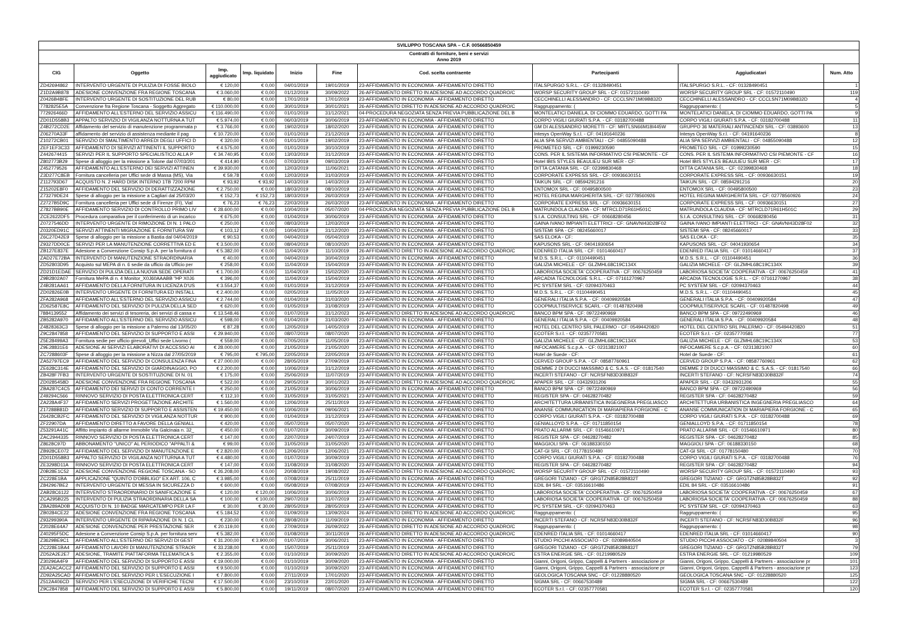| SVILUPPO TOSCANA SPA – C.F. 00566850459 | | | | | | | | | |
| --- | --- | --- | --- | --- | --- | --- | --- | --- | --- |
| Contratti di forniture, beni e servizi Anno 2019 | | | | | | | | | |
| CIG | Oggetto | Imp. aggiudicato | Imp. liquidato | Inizio | Fine | Cod. scelta contraente | Partecipanti | Aggiudicatari | Num. Atto |
| ZD42694862 | INTERVENTO URGENTE DI PULIZIA DI FOSSE BIOLO | € 120,00 | € 0,00 | 04/01/2019 | 19/01/2019 | 23-AFFIDAMENTO IN ECONOMIA - AFFIDAMENTO DIRETTO | ITALSPURGO S.R.L. - CF: 01328490451 | ITALSPURGO S.R.L. - CF: 01328490451 | 1 |
| Z1D2A9B878 | ADESIONE CONVENZIONE FRA REGIONE TOSCANA | € 3.060,00 | € 0,00 | 01/12/2019 | 30/09/2022 | 26-AFFIDAMENTO DIRETTO IN ADESIONE AD ACCORDO QUADRO/C | WORSP SECURITY GROUP SRL - CF: 01572110490 | WORSP SECURITY GROUP SRL - CF: 01572110490 | 119 |
| Z0426B48FE | INTERVENTO URGENTE DI SOSTITUZIONE DEL RUB | € 80,00 | € 0,00 | 17/01/2019 | 17/01/2019 | 23-AFFIDAMENTO IN ECONOMIA - AFFIDAMENTO DIRETTO | CECCHINELLI ALESSANDRO - CF: CCCLSN71M09B832D | CECCHINELLI ALESSANDRO - CF: CCCLSN71M09B832D | 4 |
| 7782825E5A | Convenzione fra Regione Toscana - Soggetto Aggregato | € 110.000,00 | € 0,00 | 30/01/2019 | 30/01/2021 | 26-AFFIDAMENTO DIRETTO IN ADESIONE AD ACCORDO QUADRO/C | Raggruppamento: ( | Raggruppamento: ( | 5 |
| 772926466D | AFFIDAMENTO ALL'ESTERNO DEL SERVIZIO ASSICU | € 116.490,00 | € 0,00 | 01/01/2019 | 31/12/2021 | 04-PROCEDURA NEGOZIATA SENZA PREVIA PUBBLICAZIONE DEL B | MONTELATICI DANIELA, DI CIOMMO EDUARDO, GOTTI PA | MONTELATICI DANIELA, DI CIOMMO EDUARDO, GOTTI PA | 9 |
| ZD01D558B3 | APPALTO SERVIZIO DI VIGILANZA NOTTURNA A TUT | € 5.974,00 | € 0,00 | 06/03/2019 | 30/06/2019 | 23-AFFIDAMENTO IN ECONOMIA - AFFIDAMENTO DIRETTO | CORPO VIGILI GIURATI S.P.A. - CF: 03182700488 | CORPO VIGILI GIURATI S.P.A. - CF: 03182700488 | 11 |
| Z4B272CD2E | Affidamento del servizio di manutenzione programmata p | € 3.766,00 | € 0,00 | 19/02/2019 | 18/02/2020 | 23-AFFIDAMENTO IN ECONOMIA - AFFIDAMENTO DIRETTO | GM DI ALESSANDRO MORETTI - CF: MRTLSN66M18I445W | GRUPPO 36 MATERIALI ANTINCENDI SRL - CF: 03893600 | 13 |
| Z06270A33F | affidamento del servizio di assistenza mediante il pag | € 10.720,00 | € 0,00 | 01/01/2019 | 21/12/2019 | 23-AFFIDAMENTO IN ECONOMIA - AFFIDAMENTO DIRETTO | Intesys OpenWay S.r.l. - CF: 04191640236 | Intesys OpenWay S.r.l. - CF: 04191640236 | 8 |
| Z10272CB01 | SERVIZIO DI SMALTIMENTO ARREDI DEGLI UFFICI D | € 320,00 | € 0,00 | 01/01/2019 | 19/02/2019 | 23-AFFIDAMENTO IN ECONOMIA - AFFIDAMENTO DIRETTO | ALIA SPA SERVIZI AMBIENTALI - CF: 04855090488 | ALIA SPA SERVIZI AMBIENTALI - CF: 04855090488 | 12 |
| ZEF1EF3C33 | AFFIDAMENTO DI SERVIZI ATTINENTI IL SUPPORTO | € 4.575,00 | € 0,00 | 01/01/2019 | 30/10/2019 | 23-AFFIDAMENTO IN ECONOMIA - AFFIDAMENTO DIRETTO | PROMETEO SRL - CF: 01999230590 | PROMETEO SRL - CF: 01999230590 | 15 |
| Z442674415 | SERVIZI PER IL SUPPORTO SPECIALISTICO ALLA P | € 34.740,95 | € 0,00 | 13/03/2019 | 31/12/2019 | 23-AFFIDAMENTO IN ECONOMIA - AFFIDAMENTO DIRETTO | CONS. PER IL SISTEMA INFORMATIVO CSI PIEMONTE - CF | CONS. PER IL SISTEMA INFORMATIVO CSI PIEMONTE - CF | 16 |
| Z802773B29 | Spese di alloggio per la missione a Tolone dal 07/03/201 | € 414,90 | € 0,00 | 07/03/2019 | 09/03/2019 | 23-AFFIDAMENTO IN ECONOMIA - AFFIDAMENTO DIRETTO | Hotel IBIS STYLES BEAULIEU SUR MER - CF: | Hotel IBIS STYLES BEAULIEU SUR MER - CF: | 17 |
| Z452779526 | AFFIDAMENTO ALL'ESTERNO DEI SERVIZI ATTINEN | € 39.930,00 | € 0,00 | 12/03/2019 | 11/06/2021 | 23-AFFIDAMENTO IN ECONOMIA - AFFIDAMENTO DIRETTO | DITTA CATANIA SRL - CF: 02399830468 | DITTA CATANIA SRL - CF: 02399830468 | 18 |
| Z3D277C8EB | Fornitura cancelleria per Uffici sede di Massa (MS), Via | € 59,78 | € 0,00 | 12/03/2019 | 31/03/2019 | 23-AFFIDAMENTO IN ECONOMIA - AFFIDAMENTO DIRETTO | CORPORATE EXPRESS SRL - CF: 00936630151 | CORPORATE EXPRESS SRL - CF: 00936630151 | 19 |
| Z112793D67 | ACQUISTO N. 2 HARD DISK INTERNO 1TB 7200 RPM | € 93,92 | € 93,92 | 14/03/2019 | 14/03/2019 | 23-AFFIDAMENTO IN ECONOMIA - AFFIDAMENTO DIRETTO | TAIKUN SRL - CF: 08594291216 | TAIKUN SRL - CF: 08594291216 | 20 |
| Z15202E8F0 | AFFIDAMENTO DEL SERVIZIO DI DERATTIZZAZIONE | € 2.750,00 | € 0,00 | 18/03/2019 | 08/10/2019 | 23-AFFIDAMENTO IN ECONOMIA - AFFIDAMENTO DIRETTO | ENTOMOX SRL - CF: 00495800500 | ENTOMOX SRL - CF: 00495800500 | 23 |
| Z73279DE24 | Spese di alloggio per la missione a Cagliari dal 25/03/20 | € 152,73 | € 152,73 | 18/03/2019 | 26/03/2019 | 23-AFFIDAMENTO IN ECONOMIA - AFFIDAMENTO DIRETTO | HOTEL REGINA MARGHERITA SRL - CF: 02778560926 | HOTEL REGINA MARGHERITA SRL - CF: 02778560926 | 24 |
| Z2727B5D9C | Fornitura cancelleria per Uffici sede di Firenze (FI), Vial | € 76,23 | € 76,23 | 22/03/2019 | 26/03/2019 | 23-AFFIDAMENTO IN ECONOMIA - AFFIDAMENTO DIRETTO | CORPORATE EXPRESS SRL - CF: 00936630151 | CORPORATE EXPRESS SRL - CF: 00936630151 | 27 |
| Z7827BB90E | AFFIDAMENTO SERVIZIO DI CONTROLLO PRIMO LIV | € 28.600,00 | € 0,00 | 10/04/2019 | 05/07/2020 | 04-PROCEDURA NEGOZIATA SENZA PREVIA PUBBLICAZIONE DEL B | MATRUNDOLA CLAUDIA - CF: MTRCLD71R61H501C | MATRUNDOLA CLAUDIA - CF: MTRCLD71R61H501C | 29 |
| ZCE2622DF5 | Procedura comparativa per il conferimento di un incarico | € 675,00 | € 0,00 | 01/04/2019 | 30/06/2019 | 23-AFFIDAMENTO IN ECONOMIA - AFFIDAMENTO DIRETTO | S.I.A. CONSULTING SRL - CF: 00668280456 | S.I.A. CONSULTING SRL - CF: 00668280456 | 31 |
| Z0727546DD | INTERVENTO URGENTE DI RIMOZIONE DI N. 1 PALO | € 250,00 | € 0,00 | 08/03/2019 | 12/03/2019 | 23-AFFIDAMENTO IN ECONOMIA - AFFIDAMENTO DIRETTO | GAINA IVANO IMPIANTI ELETTRICI - CF: GNAVNI43D28F02 | GAINA IVANO IMPIANTI ELETTRICI - CF: GNAVNI43D28F02 | 32 |
| Z0320ED91C | SERVIZI ATTINENTI MIGRAZIONE E FORNITURA SW | € 103,12 | € 0,00 | 10/04/2019 | 31/12/2020 | 23-AFFIDAMENTO IN ECONOMIA - AFFIDAMENTO DIRETTO | SISTEMI SPA - CF: 08245660017 | SISTEMI SPA - CF: 08245660017 | 33 |
| Z6C27D42E9 | Spese di alloggio per la missione a Bastia dal 04/04/2019 | € 90,53 | € 0,00 | 04/04/2019 | 05/04/2019 | 23-AFFIDAMENTO IN ECONOMIA - AFFIDAMENTO DIRETTO | SAS ELOKA - CF: | SAS ELOKA - CF: | 35 |
| Z9327DD0CE | SERVIZI PER LA MANUTENZIONE CORRETTIVA ED E | € 3.500,00 | € 0,00 | 08/04/2019 | 08/10/2020 | 23-AFFIDAMENTO IN ECONOMIA - AFFIDAMENTO DIRETTO | KAPUSONS SRL - CF: 04041930654 | KAPUSONS SRL - CF: 04041930654 | 34 |
| ZB127E837E | Adesione a Convenzione Consip S.p.A. per la fornitura d | € 5.382,00 | € 0,00 | 11/04/2019 | 11/10/2019 | 26-AFFIDAMENTO DIRETTO IN ADESIONE AD ACCORDO QUADRO/C | EDENRED ITALIA SRL - CF: 01014660417 | EDENRED ITALIA SRL - CF: 01014660417 | 37 |
| ZAD27E72BA | INTERVENTO DI MANUTENZIONE STRAORDINARIA | € 40,00 | € 0,00 | 04/04/2019 | 30/04/2019 | 23-AFFIDAMENTO IN ECONOMIA - AFFIDAMENTO DIRETTO | M.D.S. S.R.L. - CF: 01104490451 | M.D.S. S.R.L. - CF: 01104490451 | 36 |
| ZD52803D95 | Acquisto sul MEPA di n. 6 sedie da ufficio da Ufficio per | € 258,00 | € 0,00 | 11/04/2019 | 15/04/2019 | 23-AFFIDAMENTO IN ECONOMIA - AFFIDAMENTO DIRETTO | GALIZIA MICHELE - CF: GLZMHL68C19C134X | GALIZIA MICHELE - CF: GLZMHL68C19C134X | 39 |
| ZD21D1EDAE | SERVIZIO DI PULIZIA DELLA NUOVA SEDE OPERATI | € 1.700,00 | € 0,00 | 11/04/2019 | 15/02/2020 | 23-AFFIDAMENTO IN ECONOMIA - AFFIDAMENTO DIRETTO | LABORIOSA SOCIETA' COOPERATIVA - CF: 00676250459 | LABORIOSA SOCIETA' COOPERATIVA - CF: 00676250459 | 41 |
| Z9B2802A07 | Fornitura MePA di n. 4 Monitor_X0J60AAABB "HP X0J6 | € 396,00 | € 0,00 | 11/04/2019 | 15/04/2019 | 23-AFFIDAMENTO IN ECONOMIA - AFFIDAMENTO DIRETTO | ARCADIA TECNOLOGIE S.R.L. - CF: 07161270967 | ARCADIA TECNOLOGIE S.R.L. - CF: 07161270967 | 38 |
| Z4B281AA61 | AFFIDAMENTO DELLA FORNITURA IN LICENZA D'US | € 3.554,37 | € 0,00 | 01/01/2019 | 31/12/2019 | 23-AFFIDAMENTO IN ECONOMIA - AFFIDAMENTO DIRETTO | PC SYSTEM SRL - CF: 02094370463 | PC SYSTEM SRL - CF: 02094370463 | 44 |
| ZD02826E0B | INTERVENTO URGENTE DI FORNITURA ED INSTALL | € 2.400,00 | € 0,00 | 02/05/2019 | 11/05/2019 | 23-AFFIDAMENTO IN ECONOMIA - AFFIDAMENTO DIRETTO | M.D.S. S.R.L. - CF: 01104490451 | M.D.S. S.R.L. - CF: 01104490451 | 45 |
| ZFA282A968 | AFFIDAMENTO ALL'ESTERNO DEL SERVIZIO ASSICU | € 2.744,00 | € 0,00 | 01/04/2019 | 31/03/2020 | 23-AFFIDAMENTO IN ECONOMIA - AFFIDAMENTO DIRETTO | GENERALI ITALIA S.P.A. - CF: 00409920584 | GENERALI ITALIA S.P.A. - CF: 00409920584 | 47 |
| ZD62587E8C | AFFIDAMENTO DEL SERVIZIO DI PULIZIA DELLA SED | € 620,00 | € 0,00 | 01/05/2019 | 31/08/2019 | 23-AFFIDAMENTO IN ECONOMIA - AFFIDAMENTO DIRETTO | COOPMULTISERVICE SCARL - CF: 01487820498 | COOPMULTISERVICE SCARL - CF: 01487820498 | 49 |
| 7884139552 | Affidamento dei servizi di tesoreria, dei servizi di cassa e | € 13.548,46 | € 0,00 | 01/07/2019 | 31/12/2023 | 26-AFFIDAMENTO DIRETTO IN ADESIONE AD ACCORDO QUADRO/C | BANCO BPM SPA - CF: 09722490969 | BANCO BPM SPA - CF: 09722490969 | 46 |
| ZB5282A970 | AFFIDAMENTO ALL'ESTERNO DEL SERVIZIO ASSICU | € 598,00 | € 0,00 | 01/04/2019 | 31/03/2020 | 23-AFFIDAMENTO IN ECONOMIA - AFFIDAMENTO DIRETTO | GENERALI ITALIA S.P.A. - CF: 00409920584 | GENERALI ITALIA S.P.A. - CF: 00409920584 | 48 |
| Z4828363C3 | Spese di alloggio per la missione a Palermo dal 13/05/20 | € 87,28 | € 0,00 | 12/05/2019 | 14/05/2019 | 23-AFFIDAMENTO IN ECONOMIA - AFFIDAMENTO DIRETTO | HOTEL DEL CENTRO SRL PALERMO - CF: 05494420820 | HOTEL DEL CENTRO SRL PALERMO - CF: 05494420820 | 51 |
| Z9C2847858 | AFFIDAMENTO DEL SERVIZIO DI SUPPORTO E ASSI | € 29.940,00 | € 0,00 | 08/07/2019 | 08/07/2020 | 23-AFFIDAMENTO IN ECONOMIA - AFFIDAMENTO DIRETTO | ECOTER S.r.l. - CF: 02357770581 | ECOTER S.r.l. - CF: 02357770581 | 77 |
| Z5E28499A3 | Fornitura sedie per ufficio girevoli_Uffici sede Livorno ( | € 559,00 | € 0,00 | 07/05/2019 | 11/05/2019 | 23-AFFIDAMENTO IN ECONOMIA - AFFIDAMENTO DIRETTO | GALIZIA MICHELE - CF: GLZMHL68C19C134X | GALIZIA MICHELE - CF: GLZMHL68C19C134X | 53 |
| Z9E28831E6 | ADESIONE AI SERVIZI ELABORATIVI DI ACCESSO AI | € 28.000,00 | € 0,00 | 21/05/2019 | 21/05/2020 | 23-AFFIDAMENTO IN ECONOMIA - AFFIDAMENTO DIRETTO | INFOCAMERE S.c.p.A. - CF: 02313821007 | INFOCAMERE S.c.p.A. - CF: 02313821007 | 60 |
| ZC7288603F | Spese di alloggio per la missione a Nizza dal 27/05/2019 | € 795,00 | € 795,00 | 22/05/2019 | 22/05/2019 | 23-AFFIDAMENTO IN ECONOMIA - AFFIDAMENTO DIRETTO | Hotel de Suede - CF: | Hotel de Suede - CF: | 61 |
| ZA52797EC9 | AFFIDAMENTO DEL SERVIZIO DI CONSULENZA FINA | € 27.000,00 | € 0,00 | 28/05/2019 | 27/09/2019 | 23-AFFIDAMENTO IN ECONOMIA - AFFIDAMENTO DIRETTO | CERVED GROUP S.P.A. - CF: 08587760961 | CERVED GROUP S.P.A. - CF: 08587760961 | 62 |
| ZE628C314E | AFFIDAMENTO DEL SERVIZIO DI GIARDINAGGIO, PO | € 2.200,00 | € 0,00 | 10/06/2019 | 31/12/2019 | 23-AFFIDAMENTO IN ECONOMIA - AFFIDAMENTO DIRETTO | DIEMME 2 DI DUCCI MASSIMO & C. S.A.S. - CF: 01817540 | DIEMME 2 DI DUCCI MASSIMO & C. S.A.S. - CF: 01817540 | 66 |
| ZB428F7FB3 | INTERVENTO URGENTE DI SOSTITUZIONE DI N. 01 | € 175,00 | € 0,00 | 25/06/2019 | 11/07/2019 | 23-AFFIDAMENTO IN ECONOMIA - AFFIDAMENTO DIRETTO | INCERTI STEFANO - CF: NCRSFN83D30B832F | INCERTI STEFANO - CF: NCRSFN83D30B832F | 74 |
| ZD0285458D | ADESIONE CONVENZIONE FRA REGIONE TOSCANA | € 522,00 | € 0,00 | 29/05/2019 | 30/01/2023 | 26-AFFIDAMENTO DIRETTO IN ADESIONE AD ACCORDO QUADRO/C | APAPER SRL - CF: 03432931206 | APAPER SRL - CF: 03432931206 | 55 |
| ZBA287C4C5 | AFFIDAMENTO DEI SERVIZI DI CONTO CORRENTE I | € 250,00 | € 0,00 | 21/05/2019 | 30/06/2019 | 23-AFFIDAMENTO IN ECONOMIA - AFFIDAMENTO DIRETTO | BANCO BPM SPA - CF: 09722490969 | BANCO BPM SPA - CF: 09722490969 | 56 |
| Z49294C566 | RINNOVO SERVIZIO DI POSTA ELETTRONICA CERT | € 112,10 | € 0,00 | 31/05/2019 | 31/05/2021 | 23-AFFIDAMENTO IN ECONOMIA - AFFIDAMENTO DIRETTO | REGISTER SPA - CF: 04628270482 | REGISTER SPA - CF: 04628270482 | 59 |
| ZA228A4F37 | AFFIDAMENTO SERVIZI PROGETTAZIONE ARCHITE | € 1.560,00 | € 0,00 | 12/06/2019 | 25/11/2019 | 23-AFFIDAMENTO IN ECONOMIA - AFFIDAMENTO DIRETTO | ARCHITETTURA URBANISTICA INGEGNERIA PREGLIASCO | ARCHITETTURA URBANISTICA INGEGNERIA PREGLIASCO | 64 |
| Z17288B81D | AFFIDAMENTO SERVIZIO DI SUPPORTO E ASSISTEN | € 19.450,00 | € 0,00 | 10/06/2019 | 09/06/2021 | 23-AFFIDAMENTO IN ECONOMIA - AFFIDAMENTO DIRETTO | ANANSE COMMUNICATION DI MARIAPIERA FORGIONE - C | ANANSE COMMUNICATION DI MARIAPIERA FORGIONE - C | 65 |
| Z6428CB2FC | AFFIDAMENTO DEL SERVIZIO DI VIGILANZA NOTTUR | € 900,00 | € 0,00 | 01/04/2019 | 31/12/2019 | 23-AFFIDAMENTO IN ECONOMIA - AFFIDAMENTO DIRETTO | CORPO VIGILI GIURATI S.P.A. - CF: 03182700488 | CORPO VIGILI GIURATI S.P.A. - CF: 03182700488 | 69 |
| ZF22907DA | AFFIDAMENTO DIRETTO A FAVORE DELLA GENIALL | € 420,00 | € 0,00 | 05/07/2019 | 05/07/2020 | 23-AFFIDAMENTO IN ECONOMIA - AFFIDAMENTO DIRETTO | GENIALLOYD S.P.A. - CF: 01711850154 | GENIALLOYD S.P.A. - CF: 01711850154 | 78 |
| Z53291A41C | Affitto impianto di allarme Immobile Via Galcinaia n. 32_ | € 450,00 | € 0,00 | 01/07/2019 | 30/09/2019 | 23-AFFIDAMENTO IN ECONOMIA - AFFIDAMENTO DIRETTO | PRATO ALLARMI SRL - CF: 01546610971 | PRATO ALLARMI SRL - CF: 01546610971 | 80 |
| ZAC2944335 | RINNOVO SERVIZIO DI POSTA ELETTRONICA CERT | € 147,00 | € 0,00 | 22/07/2019 | 24/07/2019 | 23-AFFIDAMENTO IN ECONOMIA - AFFIDAMENTO DIRETTO | REGISTER SPA - CF: 04628270482 | REGISTER SPA - CF: 04628270482 | 85 |
| Z8628C97D | ABBONAMENTO "UNICO" AL PERIODICO "APPALTI & | € 99,00 | € 0,00 | 31/05/2019 | 31/05/2020 | 23-AFFIDAMENTO IN ECONOMIA - AFFIDAMENTO DIRETTO | MAGGIOLI SPA - CF: 06188330150 | MAGGIOLI SPA - CF: 06188330150 | 68 |
| ZB928CE072 | AFFIDAMENTO DEL SERVIZIO DI MANUTENZIONE E | € 2.820,00 | € 0,00 | 12/06/2019 | 12/06/2021 | 23-AFFIDAMENTO IN ECONOMIA - AFFIDAMENTO DIRETTO | CAT-GI SRL - CF: 01778150480 | CAT-GI SRL - CF: 01778150480 | 70 |
| ZD01D558B3 | APPALTO SERVIZIO DI VIGILANZA NOTTURNA A TUT | € 4.480,00 | € 0,00 | 01/07/2019 | 30/09/2019 | 23-AFFIDAMENTO IN ECONOMIA - AFFIDAMENTO DIRETTO | CORPO VIGILI GIURATI S.P.A. - CF: 03182700488 | CORPO VIGILI GIURATI S.P.A. - CF: 03182700488 | 76 |
| ZE3298D11A | RINNOVO SERVIZIO DI POSTA ELETTRONICA CERT | € 147,00 | € 0,00 | 31/08/2019 | 31/08/2020 | 23-AFFIDAMENTO IN ECONOMIA - AFFIDAMENTO DIRETTO | REGISTER SPA - CF: 04628270482 | REGISTER SPA - CF: 04628270482 | 94 |
| Z0B28E1C52 | ADESIONE CONVENZIONE REGIONE TOSCANA - SO | € 26.208,00 | € 0,00 | 20/08/2019 | 19/08/2022 | 26-AFFIDAMENTO DIRETTO IN ADESIONE AD ACCORDO QUADRO/C | WORSP SECURITY GROUP SRL - CF: 01572110490 | WORSP SECURITY GROUP SRL - CF: 01572110490 | 93 |
| ZC228E1BA | APPLICAZIONE "QUINTO D'OBBLIGO" EX ART. 106, C | € 3.985,00 | € 0,00 | 07/08/2019 | 25/11/2019 | 23-AFFIDAMENTO IN ECONOMIA - AFFIDAMENTO DIRETTO | GREGORI TIZIANO - CF: GRGTZN85B28B832T | GREGORI TIZIANO - CF: GRGTZN85B28B832T | 92 |
| Z842967BE2 | INTERVENTO URGENTE DI MESSA IN SICUREZZA D | € 600,00 | € 0,00 | 05/08/2019 | 07/08/2019 | 23-AFFIDAMENTO IN ECONOMIA - AFFIDAMENTO DIRETTO | EDIL 84 SRL - CF: 03516610486 | EDIL 84 SRL - CF: 03516610486 | 91 |
| ZAB28C6122 | INTERVENTO STRAORDINARIO DI SANIFICAZIONE E | € 120,00 | € 120,00 | 10/06/2019 | 30/06/2019 | 23-AFFIDAMENTO IN ECONOMIA - AFFIDAMENTO DIRETTO | LABORIOSA SOCIETA' COOPERATIVA - CF: 00676250459 | LABORIOSA SOCIETA' COOPERATIVA - CF: 00676250459 | 67 |
| ZCA295B225 | INTERVENTO DI PULIZIA STRAORDINARIA DELLA SA | € 100,00 | € 100,00 | 29/07/2019 | 31/07/2019 | 23-AFFIDAMENTO IN ECONOMIA - AFFIDAMENTO DIRETTO | LABORIOSA SOCIETA' COOPERATIVA - CF: 00676250459 | LABORIOSA SOCIETA' COOPERATIVA - CF: 00676250459 | 88 |
| ZBA289AD0B | ACQUISTO DI N. 10 BADGE MARCATEMPO PER LA F | € 30,00 | € 30,00 | 28/05/2019 | 28/05/2019 | 23-AFFIDAMENTO IN ECONOMIA - AFFIDAMENTO DIRETTO | PC SYSTEM SRL - CF: 02094370463 | PC SYSTEM SRL - CF: 02094370463 | 63 |
| ZB0284CE22 | ADESIONE CONVENZIONE FRA REGIONE TOSCANA | € 5.184,52 | € 0,00 | 01/09/2019 | 13/09/2024 | 26-AFFIDAMENTO DIRETTO IN ADESIONE AD ACCORDO QUADRO/C | Raggruppamento: ( | Raggruppamento: ( | 95 |
| Z93299390A | INTERVENTO URGENTE DI RIPARAZIONE DI N. 1 CL | € 230,00 | € 0,00 | 28/08/2019 | 11/09/2019 | 23-AFFIDAMENTO IN ECONOMIA - AFFIDAMENTO DIRETTO | INCERTI STEFANO - CF: NCRSFN83D30B832F | INCERTI STEFANO - CF: NCRSFN83D30B832F | 96 |
| Z2028E64A7 | ADESIONE CONVENZIONE PER PRESTAZIONE SER | € 20.119,00 | € 0,00 | 27/09/2019 | 26/09/2022 | 26-AFFIDAMENTO DIRETTO IN ADESIONE AD ACCORDO QUADRO/C | Raggruppamento: ( | Raggruppamento: ( | 98 |
| Z40295F5DC | Adesione a Convenzione Consip S.p.A. per fornitura serv | € 5.382,00 | € 0,00 | 01/08/2019 | 30/11/2019 | 26-AFFIDAMENTO DIRETTO IN ADESIONE AD ACCORDO QUADRO/C | EDENRED ITALIA SRL - CF: 01014660417 | EDENRED ITALIA SRL - CF: 01014660417 | 90 |
| Z3629BE9C1 | AFFIDAMENTO ALL'ESTERNO DEI SERVIZI DI GEST | € 31.200,00 | € 3.900,00 | 01/07/2019 | 30/06/2021 | 23-AFFIDAMENTO IN ECONOMIA - AFFIDAMENTO DIRETTO | STUDIO PICCHI ASSOCIATO - CF: 02089840504 | STUDIO PICCHI ASSOCIATO - CF: 02089840504 | 3 |
| ZC228E1BA4 | AFFIDAMENTO LAVORI DI MANUTENZIONE STRAOR | € 33.238,00 | € 0,00 | 15/07/2019 | 25/11/2019 | 23-AFFIDAMENTO IN ECONOMIA - AFFIDAMENTO DIRETTO | GREGORI TIZIANO - CF: GRGTZN85B28B832T | GREGORI TIZIANO - CF: GRGTZN85B28B832T | 79 |
| ZD52A2E2E7 | ADESIONE, TRAMITE PIATTAFORMA TELEMATICA S | € 2.355,00 | € 0,00 | 01/10/2019 | 30/09/2020 | 26-AFFIDAMENTO DIRETTO IN ADESIONE AD ACCORDO QUADRO/C | ESTRA ENERGIE SRL - CF: 01219980529 | ESTRA ENERGIE SRL - CF: 01219980529 | 109 |
| Z30296A4F9 | AFFIDAMENTO DEL SERVIZIO DI SUPPORTO E ASSI | € 19.000,00 | € 0,00 | 01/10/2019 | 30/09/2020 | 23-AFFIDAMENTO IN ECONOMIA - AFFIDAMENTO DIRETTO | Gianni, Origoni, Grippo, Cappelli & Partners - associazione pr | Gianni, Origoni, Grippo, Cappelli & Partners - associazione pr | 101 |
| ZEA2ACACC2 | AFFIDAMENTO DEL SERVIZIO DI SUPPORTO E ASSI | € 9.500,00 | € 0,00 | 01/10/2019 | 30/09/2020 | 23-AFFIDAMENTO IN ECONOMIA - AFFIDAMENTO DIRETTO | Gianni, Origoni, Grippo, Cappelli & Partners - associazione pr | Gianni, Origoni, Grippo, Cappelli & Partners - associazione pr | 123 |
| ZD92A25CAD | AFFIDAMENTO DEL SERVIZIO PER L'ESECUZIONE I | € 7.800,00 | € 0,00 | 27/11/2019 | 17/01/2020 | 23-AFFIDAMENTO IN ECONOMIA - AFFIDAMENTO DIRETTO | GEOLOGICA TOSCANA SNC - CF: 01228880520 | GEOLOGICA TOSCANA SNC - CF: 01228880520 | 125 |
| Z512A406CD | SERVIZIO PER L'ESECUZIONE DI VERIFICHE TECNI | € 17.500,00 | € 0,00 | 23/10/2019 | 22/01/2020 | 23-AFFIDAMENTO IN ECONOMIA - AFFIDAMENTO DIRETTO | SIGMA SRL - CF: 00667530489 | SIGMA SRL - CF: 00667530489 | 122 |
| Z9C2847858 | AFFIDAMENTO DEL SERVIZIO DI SUPPORTO E ASSI | € 5.800,00 | € 0,00 | 19/11/2019 | 08/07/2020 | 23-AFFIDAMENTO IN ECONOMIA - AFFIDAMENTO DIRETTO | ECOTER S.r.l. - CF: 02357770581 | ECOTER S.r.l. - CF: 02357770581 | 120 |